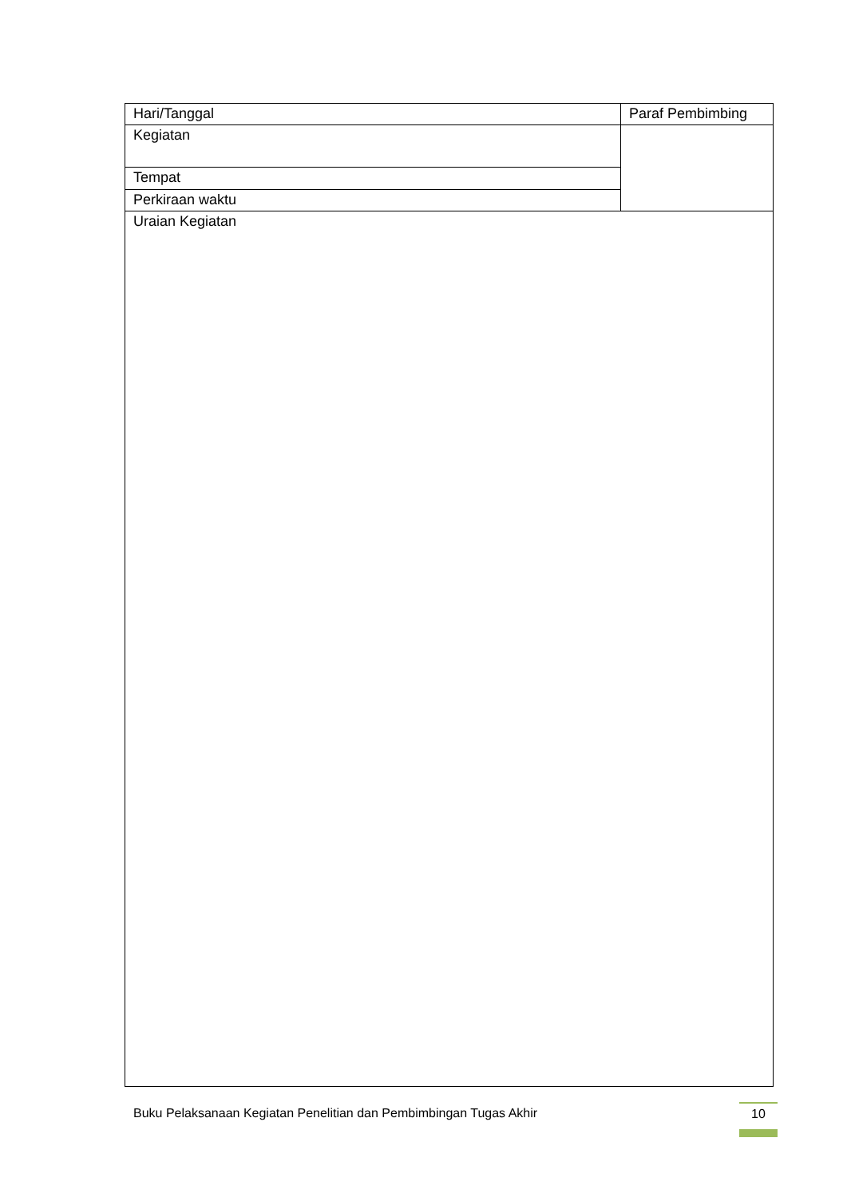| Hari/Tanggal | Paraf Pembimbing |
| Kegiatan | |
| Tempat | |
| Perkiraan waktu | |
| Uraian Kegiatan | |
Buku Pelaksanaan Kegiatan Penelitian dan Pembimbingan Tugas Akhir
10